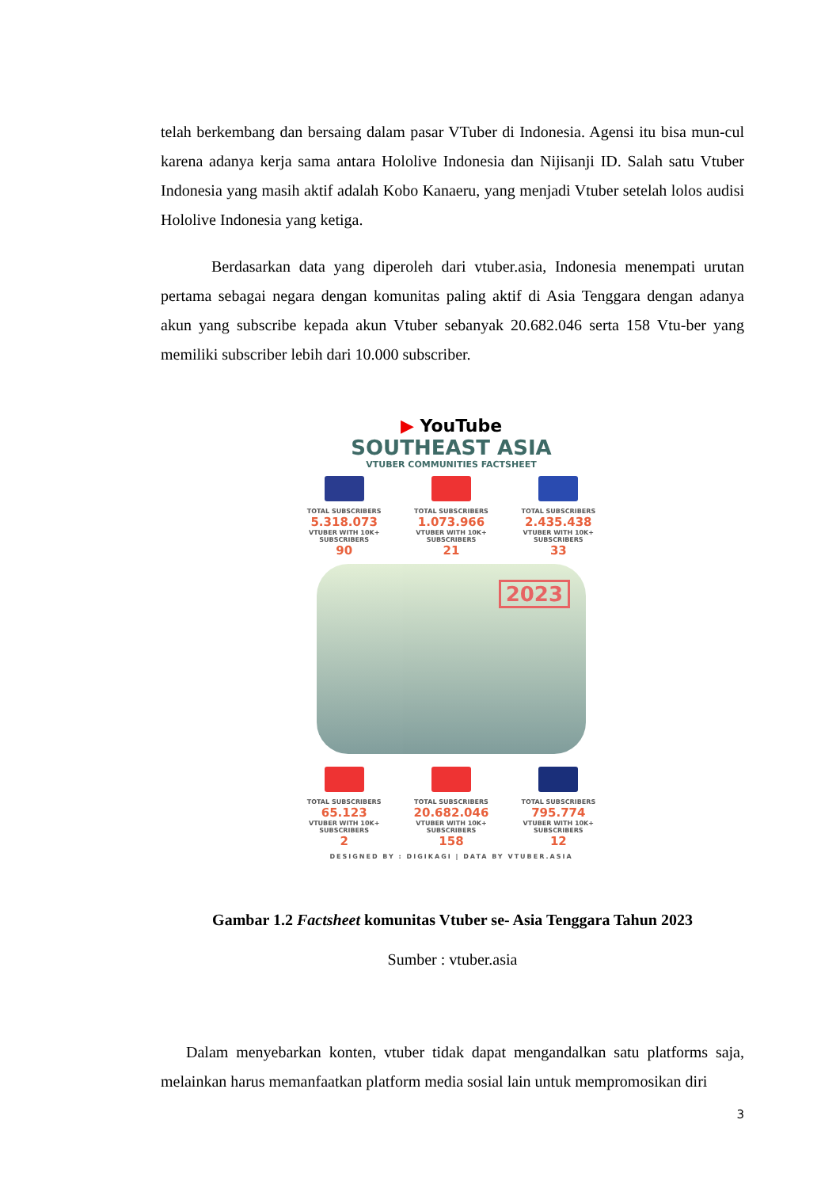telah berkembang dan bersaing dalam pasar VTuber di Indonesia. Agensi itu bisa mun-cul karena adanya kerja sama antara Hololive Indonesia dan Nijisanji ID. Salah satu Vtuber Indonesia yang masih aktif adalah Kobo Kanaeru, yang menjadi Vtuber setelah lolos audisi Hololive Indonesia yang ketiga.
Berdasarkan data yang diperoleh dari vtuber.asia, Indonesia menempati urutan pertama sebagai negara dengan komunitas paling aktif di Asia Tenggara dengan adanya akun yang subscribe kepada akun Vtuber sebanyak 20.682.046 serta 158 Vtu-ber yang memiliki subscriber lebih dari 10.000 subscriber.
▶ YouTube
SOUTHEAST ASIA
VTUBER COMMUNITIES FACTSHEET
TOTAL SUBSCRIBERS
5.318.073
VTUBER WITH 10K+ SUBSCRIBERS
90
TOTAL SUBSCRIBERS
1.073.966
VTUBER WITH 10K+ SUBSCRIBERS
21
TOTAL SUBSCRIBERS
2.435.438
VTUBER WITH 10K+ SUBSCRIBERS
33
2023
TOTAL SUBSCRIBERS
65.123
VTUBER WITH 10K+ SUBSCRIBERS
2
TOTAL SUBSCRIBERS
20.682.046
VTUBER WITH 10K+ SUBSCRIBERS
158
TOTAL SUBSCRIBERS
795.774
VTUBER WITH 10K+ SUBSCRIBERS
12
DESIGNED BY : DIGIKAGI | DATA BY VTUBER.ASIA
Gambar 1.2 Factsheet komunitas Vtuber se- Asia Tenggara Tahun 2023
Sumber : vtuber.asia
Dalam menyebarkan konten, vtuber tidak dapat mengandalkan satu platforms saja, melainkan harus memanfaatkan platform media sosial lain untuk mempromosikan diri
3